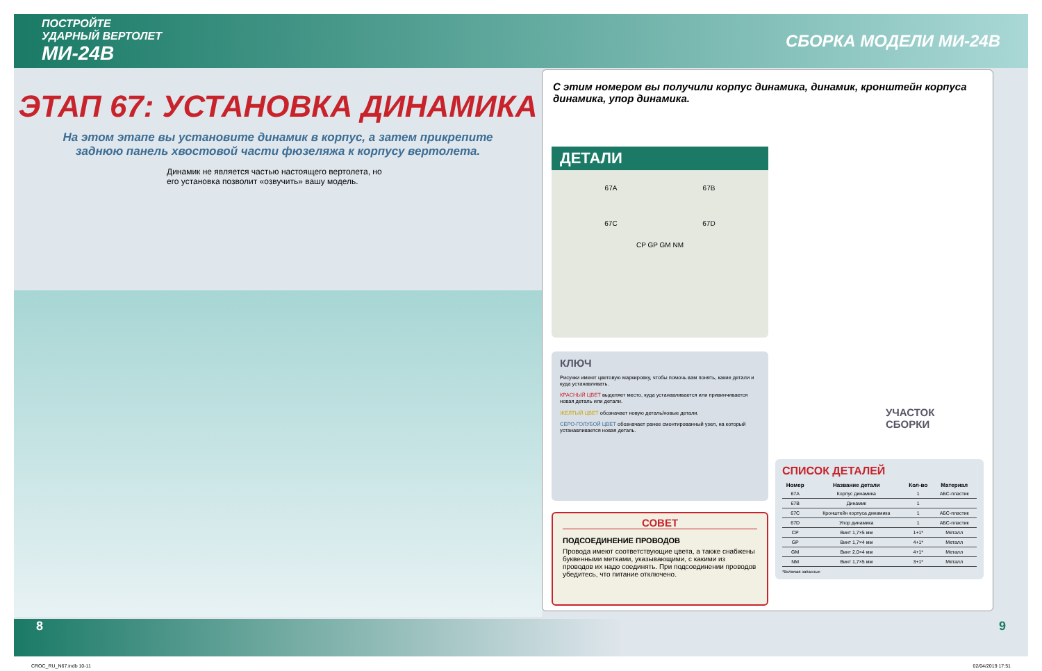ПОСТРОЙТЕ
УДАРНЫЙ ВЕРТОЛЕТ
МИ-24В
СБОРКА МОДЕЛИ МИ-24В
ЭТАП 67: УСТАНОВКА ДИНАМИКА
На этом этапе вы установите динамик в корпус, а затем прикрепите заднюю панель хвостовой части фюзеляжа к корпусу вертолета.
Динамик не является частью настоящего вертолета, но его установка позволит «озвучить» вашу модель.
С этим номером вы получили корпус динамика, динамик, кронштейн корпуса динамика, упор динамика.
ДЕТАЛИ
67A
67B
67C
67D
CP GP GM NM
КЛЮЧ
Рисунки имеют цветовую маркировку, чтобы помочь вам понять, какие детали и куда устанавливать.
КРАСНЫЙ ЦВЕТ выделяет место, куда устанавливается или привинчивается новая деталь или детали.
ЖЕЛТЫЙ ЦВЕТ обозначает новую деталь/новые детали.
СЕРО-ГОЛУБОЙ ЦВЕТ обозначает ранее смонтированный узел, на который устанавливается новая деталь.
СОВЕТ
ПОДСОЕДИНЕНИЕ ПРОВОДОВ
Провода имеют соответствующие цвета, а также снабжены буквенными метками, указывающими, с какими из проводов их надо соединять. При подсоединении проводов убедитесь, что питание отключено.
СПИСОК ДЕТАЛЕЙ
| Номер | Название детали | Кол-во | Материал |
| --- | --- | --- | --- |
| 67A | Корпус динамика | 1 | АБС-пластик |
| 67B | Динамик | 1 | |
| 67C | Кронштейн корпуса динамика | 1 | АБС-пластик |
| 67D | Упор динамика | 1 | АБС-пластик |
| CP | Винт 1,7×5 мм | 1+1* | Металл |
| GP | Винт 1,7×4 мм | 4+1* | Металл |
| GM | Винт 2,0×4 мм | 4+1* | Металл |
| NM | Винт 1,7×5 мм | 3+1* | Металл |
*Включая запасные
УЧАСТОК
СБОРКИ
8 9
CROC_RU_N67.indb 10-11 02/04/2019 17:51